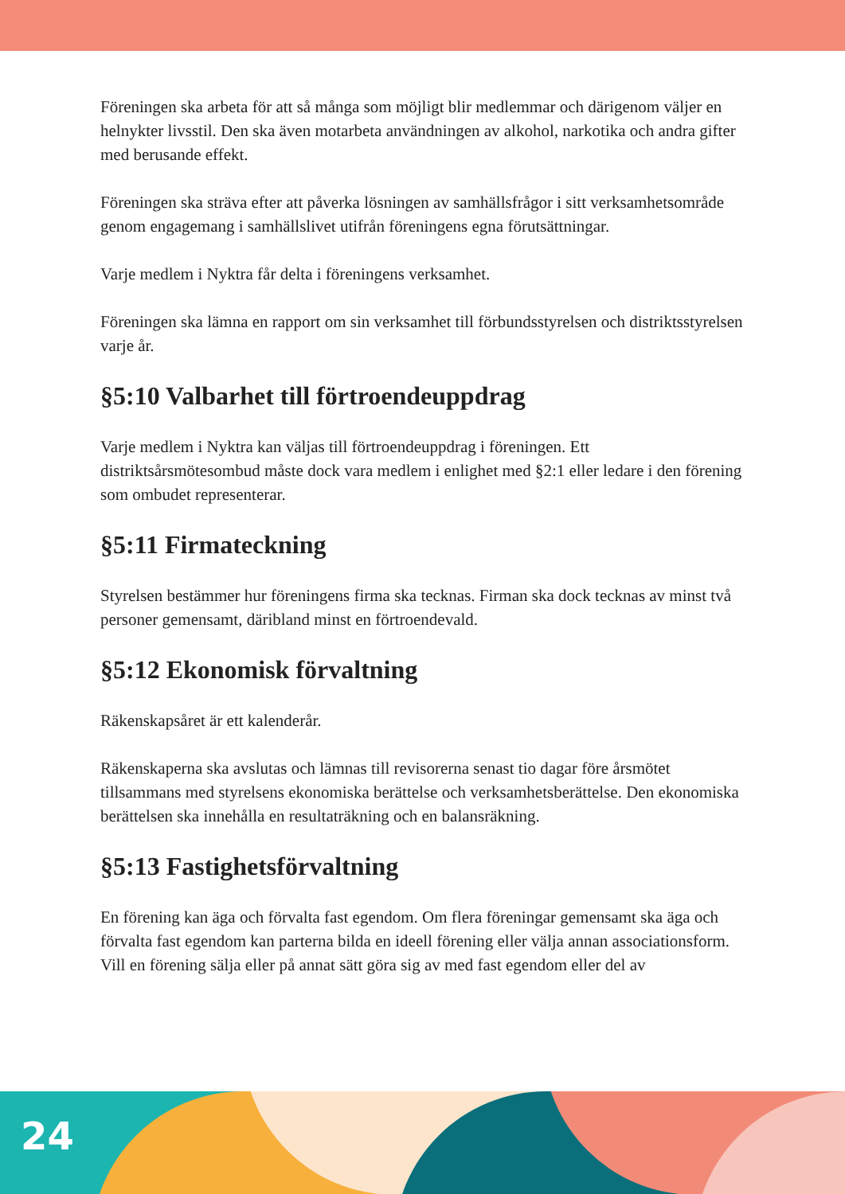Föreningen ska arbeta för att så många som möjligt blir medlemmar och därigenom väljer en helnykter livsstil. Den ska även motarbeta användningen av alkohol, narkotika och andra gifter med berusande effekt.
Föreningen ska sträva efter att påverka lösningen av samhällsfrågor i sitt verksamhetsområde genom engagemang i samhällslivet utifrån föreningens egna förutsättningar.
Varje medlem i Nyktra får delta i föreningens verksamhet.
Föreningen ska lämna en rapport om sin verksamhet till förbundsstyrelsen och distriktsstyrelsen varje år.
§5:10 Valbarhet till förtroendeuppdrag
Varje medlem i Nyktra kan väljas till förtroendeuppdrag i föreningen. Ett distriktsårsmötesombud måste dock vara medlem i enlighet med §2:1 eller ledare i den förening som ombudet representerar.
§5:11 Firmateckning
Styrelsen bestämmer hur föreningens firma ska tecknas. Firman ska dock tecknas av minst två personer gemensamt, däribland minst en förtroendevald.
§5:12 Ekonomisk förvaltning
Räkenskapsåret är ett kalenderår.
Räkenskaperna ska avslutas och lämnas till revisorerna senast tio dagar före årsmötet tillsammans med styrelsens ekonomiska berättelse och verksamhetsberättelse. Den ekonomiska berättelsen ska innehålla en resultaträkning och en balansräkning.
§5:13 Fastighetsförvaltning
En förening kan äga och förvalta fast egendom. Om flera föreningar gemensamt ska äga och förvalta fast egendom kan parterna bilda en ideell förening eller välja annan associationsform.
Vill en förening sälja eller på annat sätt göra sig av med fast egendom eller del av
24